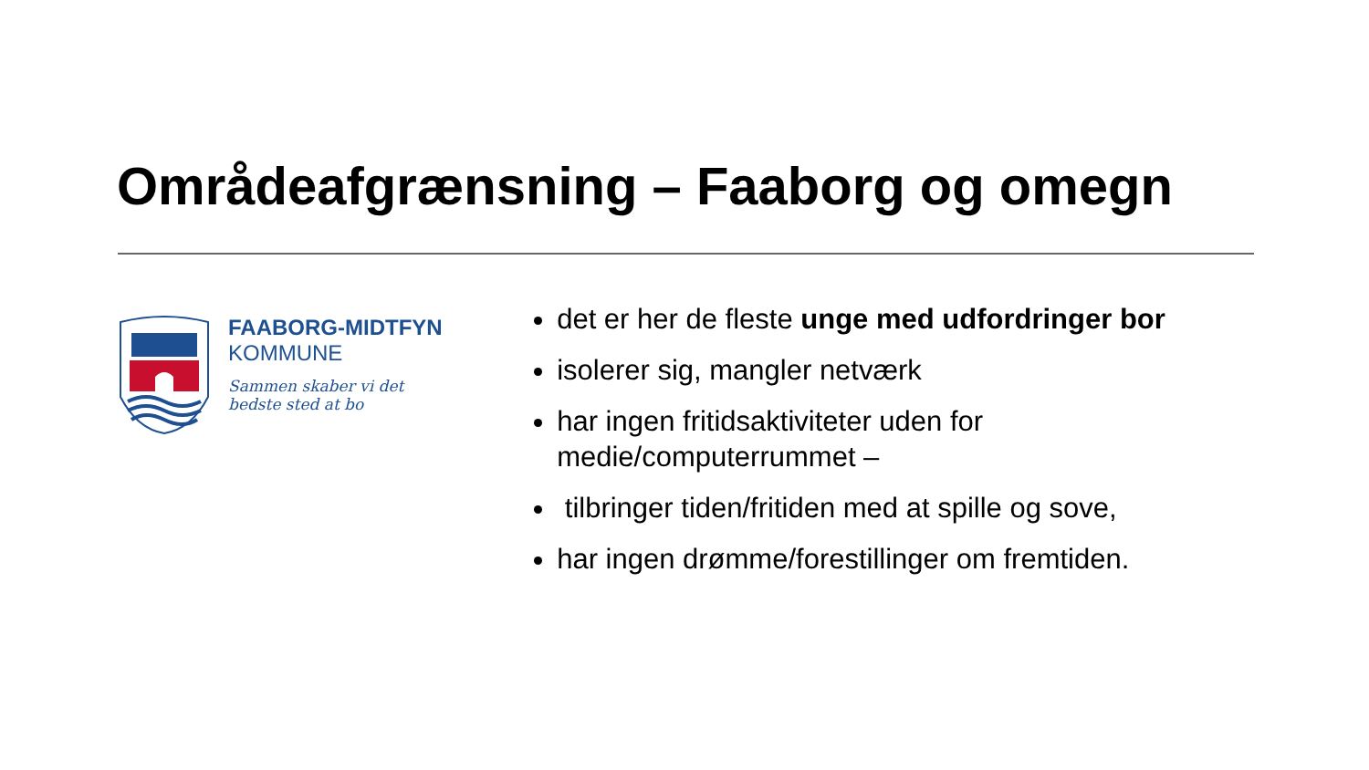Områdeafgrænsning – Faaborg og omegn
FAABORG-MIDTFYN
KOMMUNE
Sammen skaber vi det
bedste sted at bo
det er her de fleste unge med udfordringer bor
isolerer sig, mangler netværk
har ingen fritidsaktiviteter uden for medie/computerrummet –
tilbringer tiden/fritiden med at spille og sove,
har ingen drømme/forestillinger om fremtiden.